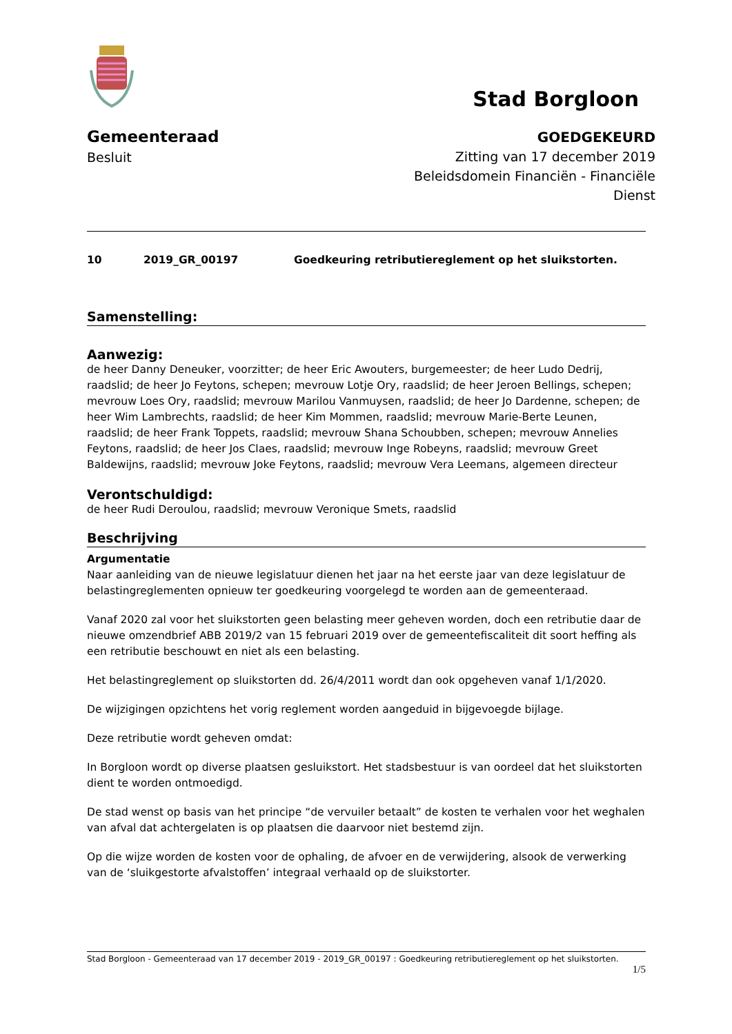Stad Borgloon
Gemeenteraad
Besluit
GOEDGEKEURD
Zitting van 17 december 2019
Beleidsdomein Financiën - Financiële
Dienst
10 2019_GR_00197 Goedkeuring retributiereglement op het sluikstorten.
Samenstelling:
Aanwezig:
de heer Danny Deneuker, voorzitter; de heer Eric Awouters, burgemeester; de heer Ludo Dedrij, raadslid; de heer Jo Feytons, schepen; mevrouw Lotje Ory, raadslid; de heer Jeroen Bellings, schepen; mevrouw Loes Ory, raadslid; mevrouw Marilou Vanmuysen, raadslid; de heer Jo Dardenne, schepen; de heer Wim Lambrechts, raadslid; de heer Kim Mommen, raadslid; mevrouw Marie-Berte Leunen, raadslid; de heer Frank Toppets, raadslid; mevrouw Shana Schoubben, schepen; mevrouw Annelies Feytons, raadslid; de heer Jos Claes, raadslid; mevrouw Inge Robeyns, raadslid; mevrouw Greet Baldewijns, raadslid; mevrouw Joke Feytons, raadslid; mevrouw Vera Leemans, algemeen directeur
Verontschuldigd:
de heer Rudi Deroulou, raadslid; mevrouw Veronique Smets, raadslid
Beschrijving
Argumentatie
Naar aanleiding van de nieuwe legislatuur dienen het jaar na het eerste jaar van deze legislatuur de belastingreglementen opnieuw ter goedkeuring voorgelegd te worden aan de gemeenteraad.
Vanaf 2020 zal voor het sluikstorten geen belasting meer geheven worden, doch een retributie daar de nieuwe omzendbrief ABB 2019/2 van 15 februari 2019 over de gemeentefiscaliteit dit soort heffing als een retributie beschouwt en niet als een belasting.
Het belastingreglement op sluikstorten dd. 26/4/2011 wordt dan ook opgeheven vanaf 1/1/2020.
De wijzigingen opzichtens het vorig reglement worden aangeduid in bijgevoegde bijlage.
Deze retributie wordt geheven omdat:
In Borgloon wordt op diverse plaatsen gesluikstort. Het stadsbestuur is van oordeel dat het sluikstorten dient te worden ontmoedigd.
De stad wenst op basis van het principe “de vervuiler betaalt” de kosten te verhalen voor het weghalen van afval dat achtergelaten is op plaatsen die daarvoor niet bestemd zijn.
Op die wijze worden de kosten voor de ophaling, de afvoer en de verwijdering, alsook de verwerking van de ‘sluikgestorte afvalstoffen’ integraal verhaald op de sluikstorter.
Stad Borgloon - Gemeenteraad van 17 december 2019 - 2019_GR_00197 : Goedkeuring retributiereglement op het sluikstorten.
1/5